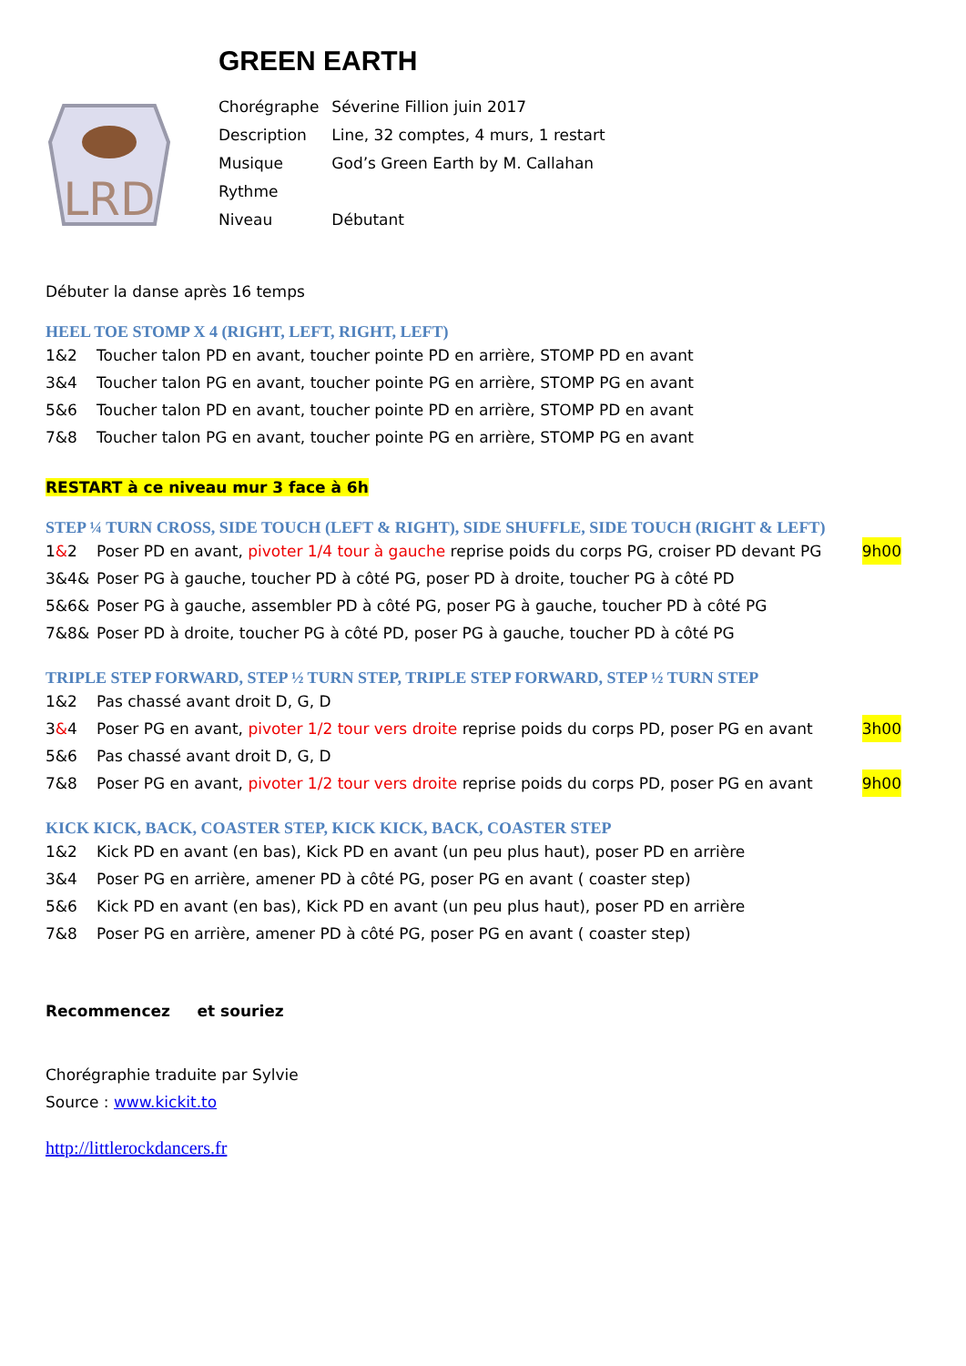GREEN EARTH
LRD
| Chorégraphe | Séverine Fillion juin 2017 |
| Description | Line, 32 comptes, 4 murs, 1 restart |
| Musique | God’s Green Earth by M. Callahan |
| Rythme | |
| Niveau | Débutant |
Débuter la danse après 16 temps
HEEL TOE STOMP X 4 (RIGHT, LEFT, RIGHT, LEFT)
1&2 Toucher talon PD en avant, toucher pointe PD en arrière, STOMP PD en avant
3&4 Toucher talon PG en avant, toucher pointe PG en arrière, STOMP PG en avant
5&6 Toucher talon PD en avant, toucher pointe PD en arrière, STOMP PD en avant
7&8 Toucher talon PG en avant, toucher pointe PG en arrière, STOMP PG en avant
RESTART à ce niveau mur 3 face à 6h
STEP ¼ TURN CROSS, SIDE TOUCH (LEFT & RIGHT), SIDE SHUFFLE, SIDE TOUCH (RIGHT & LEFT)
1&2 Poser PD en avant, pivoter 1/4 tour à gauche reprise poids du corps PG, croiser PD devant PG 9h00
3&4& Poser PG à gauche, toucher PD à côté PG, poser PD à droite, toucher PG à côté PD
5&6& Poser PG à gauche, assembler PD à côté PG, poser PG à gauche, toucher PD à côté PG
7&8& Poser PD à droite, toucher PG à côté PD, poser PG à gauche, toucher PD à côté PG
TRIPLE STEP FORWARD, STEP ½ TURN STEP, TRIPLE STEP FORWARD, STEP ½ TURN STEP
1&2 Pas chassé avant droit D, G, D
3&4 Poser PG en avant, pivoter 1/2 tour vers droite reprise poids du corps PD, poser PG en avant 3h00
5&6 Pas chassé avant droit D, G, D
7&8 Poser PG en avant, pivoter 1/2 tour vers droite reprise poids du corps PD, poser PG en avant 9h00
KICK KICK, BACK, COASTER STEP, KICK KICK, BACK, COASTER STEP
1&2 Kick PD en avant (en bas), Kick PD en avant (un peu plus haut), poser PD en arrière
3&4 Poser PG en arrière, amener PD à côté PG, poser PG en avant ( coaster step)
5&6 Kick PD en avant (en bas), Kick PD en avant (un peu plus haut), poser PD en arrière
7&8 Poser PG en arrière, amener PD à côté PG, poser PG en avant ( coaster step)
Recommencez et souriez
Chorégraphie traduite par Sylvie
Source : www.kickit.to
http://littlerockdancers.fr